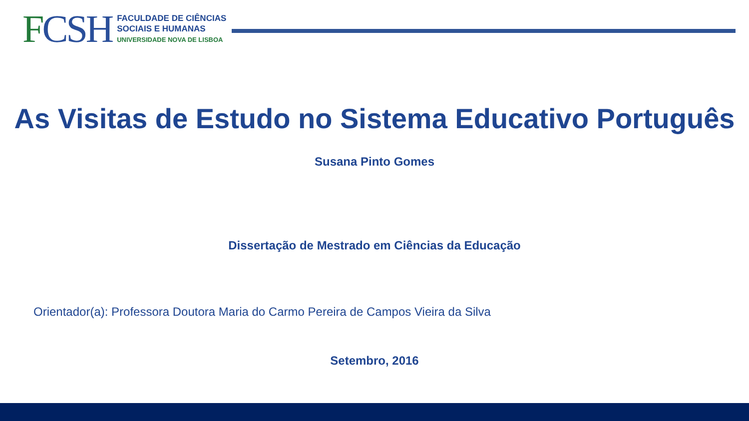FCSH
FACULDADE DE CIÊNCIAS
SOCIAIS E HUMANAS
UNIVERSIDADE NOVA DE LISBOA
As Visitas de Estudo no Sistema Educativo Português
Susana Pinto Gomes
Dissertação de Mestrado em Ciências da Educação
Orientador(a): Professora Doutora Maria do Carmo Pereira de Campos Vieira da Silva
Setembro, 2016